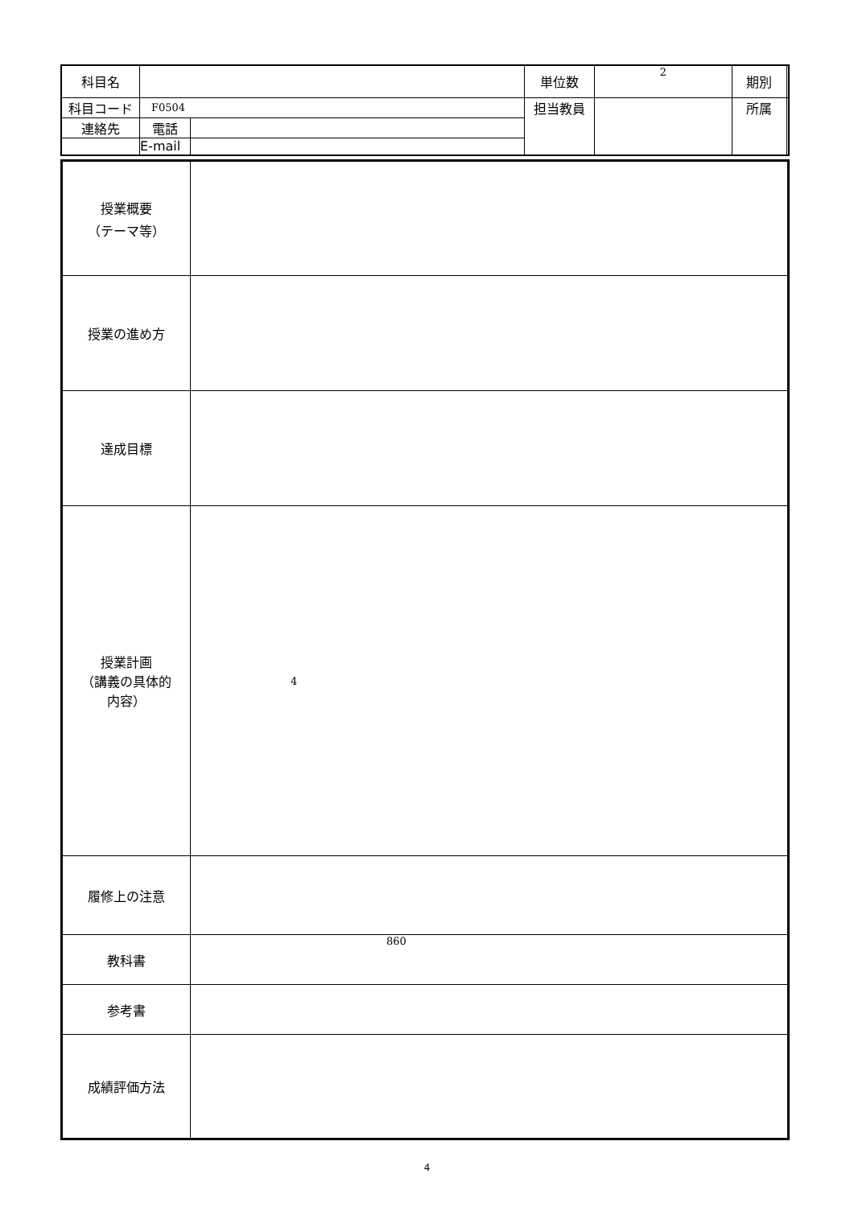| 科目名 | | | 単位数 | 2 | 期別 | |
| 科目コード | F0504 | | 担当教員 | | 所属 | |
| 連絡先 | 電話 | | | | | |
| | E-mail | | | | | |
| 授業概要 （テーマ等） | |
| 授業の進め方 | |
| 達成目標 | |
| 授業計画 （講義の具体的 内容） | 4 |
| 履修上の注意 | |
| 教科書 | 860 |
| 参考書 | |
| 成績評価方法 | |
4